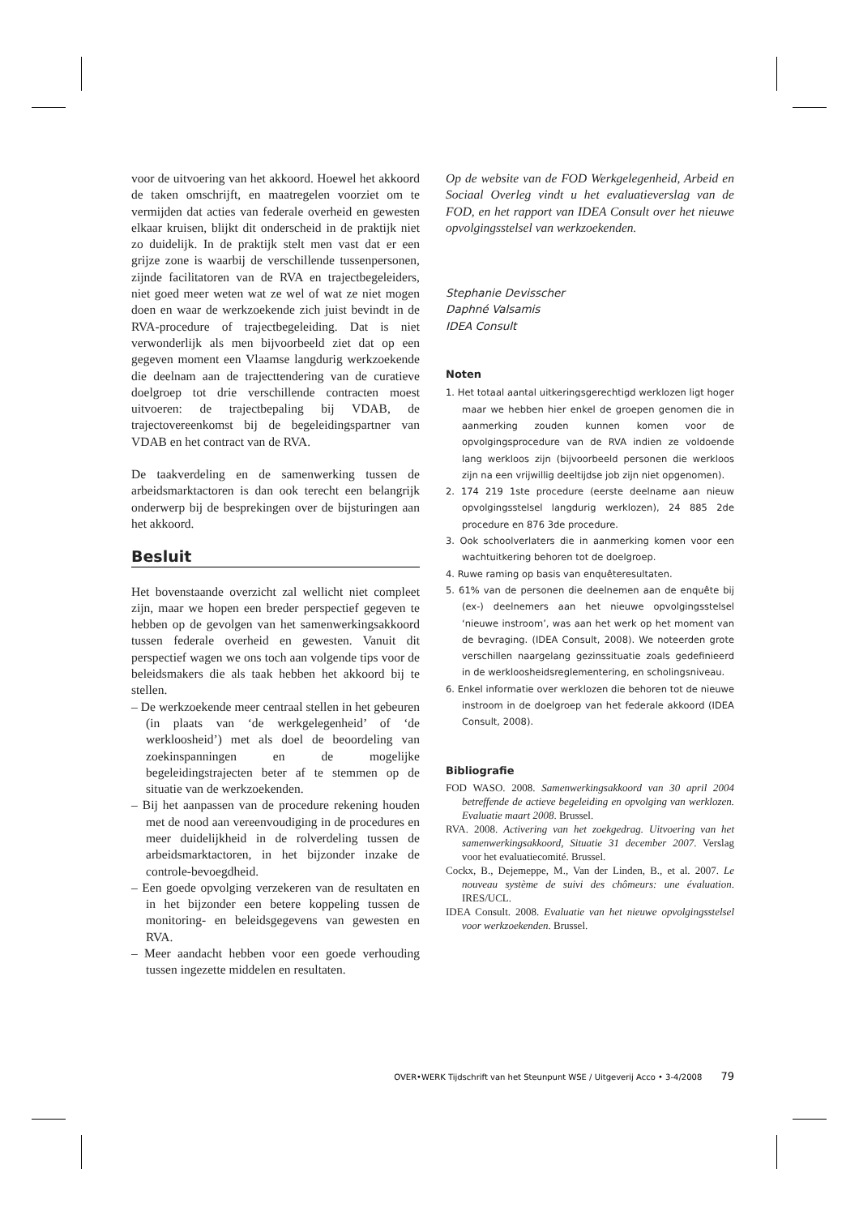voor de uitvoering van het akkoord. Hoewel het akkoord de taken omschrijft, en maatregelen voorziet om te vermijden dat acties van federale overheid en gewesten elkaar kruisen, blijkt dit onderscheid in de praktijk niet zo duidelijk. In de praktijk stelt men vast dat er een grijze zone is waarbij de verschillende tussenpersonen, zijnde facilitatoren van de RVA en trajectbegeleiders, niet goed meer weten wat ze wel of wat ze niet mogen doen en waar de werkzoekende zich juist bevindt in de RVA-procedure of trajectbegeleiding. Dat is niet verwonderlijk als men bijvoorbeeld ziet dat op een gegeven moment een Vlaamse langdurig werkzoekende die deelnam aan de trajecttendering van de curatieve doelgroep tot drie verschillende contracten moest uitvoeren: de trajectbepaling bij VDAB, de trajectovereenkomst bij de begeleidingspartner van VDAB en het contract van de RVA.
De taakverdeling en de samenwerking tussen de arbeidsmarktactoren is dan ook terecht een belangrijk onderwerp bij de besprekingen over de bijsturingen aan het akkoord.
Besluit
Het bovenstaande overzicht zal wellicht niet compleet zijn, maar we hopen een breder perspectief gegeven te hebben op de gevolgen van het samenwerkingsakkoord tussen federale overheid en gewesten. Vanuit dit perspectief wagen we ons toch aan volgende tips voor de beleidsmakers die als taak hebben het akkoord bij te stellen.
– De werkzoekende meer centraal stellen in het gebeuren (in plaats van ‘de werkgelegenheid’ of ‘de werkloosheid’) met als doel de beoordeling van zoekinspanningen en de mogelijke begeleidingstrajecten beter af te stemmen op de situatie van de werkzoekenden.
– Bij het aanpassen van de procedure rekening houden met de nood aan vereenvoudiging in de procedures en meer duidelijkheid in de rolverdeling tussen de arbeidsmarktactoren, in het bijzonder inzake de controle-bevoegdheid.
– Een goede opvolging verzekeren van de resultaten en in het bijzonder een betere koppeling tussen de monitoring- en beleidsgegevens van gewesten en RVA.
– Meer aandacht hebben voor een goede verhouding tussen ingezette middelen en resultaten.
Op de website van de FOD Werkgelegenheid, Arbeid en Sociaal Overleg vindt u het evaluatieverslag van de FOD, en het rapport van IDEA Consult over het nieuwe opvolgingsstelsel van werkzoekenden.
Stephanie Devisscher
Daphné Valsamis
IDEA Consult
Noten
1. Het totaal aantal uitkeringsgerechtigd werklozen ligt hoger maar we hebben hier enkel de groepen genomen die in aanmerking zouden kunnen komen voor de opvolgingsprocedure van de RVA indien ze voldoende lang werkloos zijn (bijvoorbeeld personen die werkloos zijn na een vrijwillig deeltijdse job zijn niet opgenomen).
2. 174 219 1ste procedure (eerste deelname aan nieuw opvolgingsstelsel langdurig werklozen), 24 885 2de procedure en 876 3de procedure.
3. Ook schoolverlaters die in aanmerking komen voor een wachtuitkering behoren tot de doelgroep.
4. Ruwe raming op basis van enquêteresultaten.
5. 61% van de personen die deelnemen aan de enquête bij (ex-) deelnemers aan het nieuwe opvolgingsstelsel ‘nieuwe instroom’, was aan het werk op het moment van de bevraging. (IDEA Consult, 2008). We noteerden grote verschillen naargelang gezinssituatie zoals gedefinieerd in de werkloosheidsreglementering, en scholingsniveau.
6. Enkel informatie over werklozen die behoren tot de nieuwe instroom in de doelgroep van het federale akkoord (IDEA Consult, 2008).
Bibliografie
FOD WASO. 2008. Samenwerkingsakkoord van 30 april 2004 betreffende de actieve begeleiding en opvolging van werklozen. Evaluatie maart 2008. Brussel.
RVA. 2008. Activering van het zoekgedrag. Uitvoering van het samenwerkingsakkoord, Situatie 31 december 2007. Verslag voor het evaluatiecomité. Brussel.
Cockx, B., Dejemeppe, M., Van der Linden, B., et al. 2007. Le nouveau système de suivi des chômeurs: une évaluation. IRES/UCL.
IDEA Consult. 2008. Evaluatie van het nieuwe opvolgingsstelsel voor werkzoekenden. Brussel.
OVER•WERK Tijdschrift van het Steunpunt WSE / Uitgeverij Acco • 3-4/2008 79